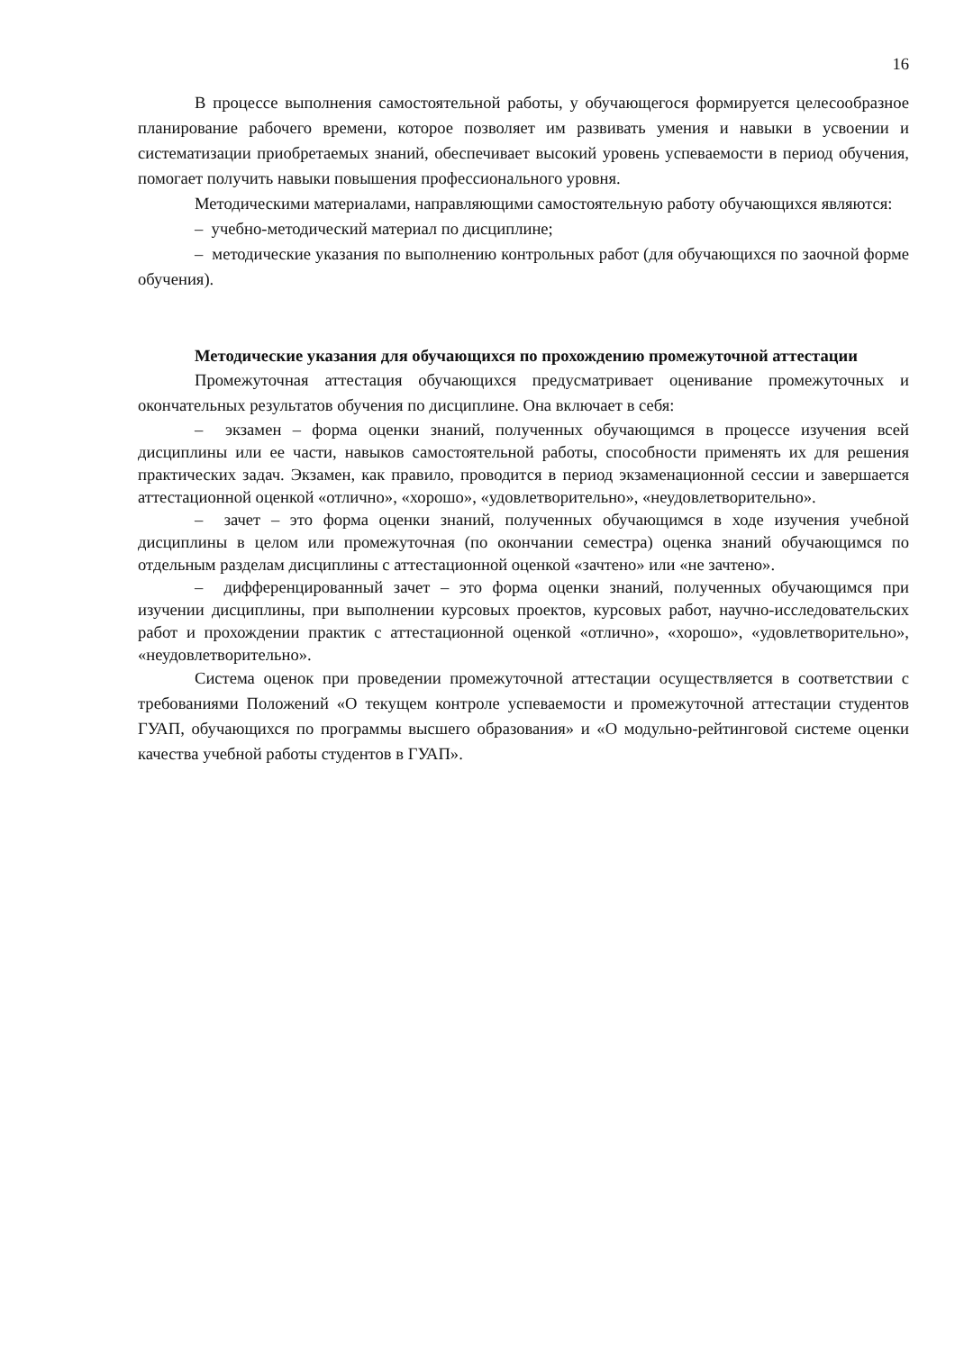16
В процессе выполнения самостоятельной работы, у обучающегося формируется целесообразное планирование рабочего времени, которое позволяет им развивать умения и навыки в усвоении и систематизации приобретаемых знаний, обеспечивает высокий уровень успеваемости в период обучения, помогает получить навыки повышения профессионального уровня.
Методическими материалами, направляющими самостоятельную работу обучающихся являются:
– учебно-методический материал по дисциплине;
– методические указания по выполнению контрольных работ (для обучающихся по заочной форме обучения).
Методические указания для обучающихся по прохождению промежуточной аттестации
Промежуточная аттестация обучающихся предусматривает оценивание промежуточных и окончательных результатов обучения по дисциплине. Она включает в себя:
– экзамен – форма оценки знаний, полученных обучающимся в процессе изучения всей дисциплины или ее части, навыков самостоятельной работы, способности применять их для решения практических задач. Экзамен, как правило, проводится в период экзаменационной сессии и завершается аттестационной оценкой «отлично», «хорошо», «удовлетворительно», «неудовлетворительно».
– зачет – это форма оценки знаний, полученных обучающимся в ходе изучения учебной дисциплины в целом или промежуточная (по окончании семестра) оценка знаний обучающимся по отдельным разделам дисциплины с аттестационной оценкой «зачтено» или «не зачтено».
– дифференцированный зачет – это форма оценки знаний, полученных обучающимся при изучении дисциплины, при выполнении курсовых проектов, курсовых работ, научно-исследовательских работ и прохождении практик с аттестационной оценкой «отлично», «хорошо», «удовлетворительно», «неудовлетворительно».
Система оценок при проведении промежуточной аттестации осуществляется в соответствии с требованиями Положений «О текущем контроле успеваемости и промежуточной аттестации студентов ГУАП, обучающихся по программы высшего образования» и «О модульно-рейтинговой системе оценки качества учебной работы студентов в ГУАП».